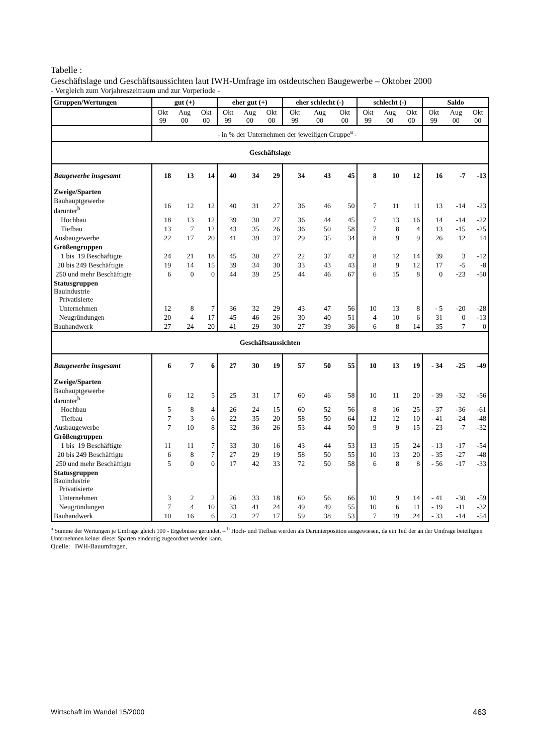Tabelle :
Geschäftslage und Geschäftsaussichten laut IWH-Umfrage im ostdeutschen Baugewerbe – Oktober 2000
- Vergleich zum Vorjahreszeitraum und zur Vorperiode -
| Gruppen/Wertungen | gut (+) | | | eher gut (+) | | | eher schlecht (-) | | | schlecht (-) | | | Saldo | | |
| --- | --- | --- | --- | --- | --- | --- | --- | --- | --- | --- | --- | --- | --- | --- | --- |
| | Okt 99 | Aug 00 | Okt 00 | Okt 99 | Aug 00 | Okt 00 | Okt 99 | Aug 00 | Okt 00 | Okt 99 | Aug 00 | Okt 00 | Okt 99 | Aug 00 | Okt 00 |
| | - in % der Unternehmen der jeweiligen Gruppe<sup>a</sup> - | | | | | | | | | | | | | | |
| Geschäftslage | | | | | | | | | | | | | | | |
| Baugewerbe insgesamt | 18 | 13 | 14 | 40 | 34 | 29 | 34 | 43 | 45 | 8 | 10 | 12 | 16 | -7 | -13 |
| Zweige/Sparten | | | | | | | | | | | | | | | |
| Bauhauptgewerbe darunter<sup>b</sup> | 16 | 12 | 12 | 40 | 31 | 27 | 36 | 46 | 50 | 7 | 11 | 11 | 13 | -14 | -23 |
| Hochbau | 18 | 13 | 12 | 39 | 30 | 27 | 36 | 44 | 45 | 7 | 13 | 16 | 14 | -14 | -22 |
| Tiefbau | 13 | 7 | 12 | 43 | 35 | 26 | 36 | 50 | 58 | 7 | 8 | 4 | 13 | -15 | -25 |
| Ausbaugewerbe | 22 | 17 | 20 | 41 | 39 | 37 | 29 | 35 | 34 | 8 | 9 | 9 | 26 | 12 | 14 |
| Größengruppen | | | | | | | | | | | | | | | |
| 1 bis 19 Beschäftigte | 24 | 21 | 18 | 45 | 30 | 27 | 22 | 37 | 42 | 8 | 12 | 14 | 39 | 3 | -12 |
| 20 bis 249 Beschäftigte | 19 | 14 | 15 | 39 | 34 | 30 | 33 | 43 | 43 | 8 | 9 | 12 | 17 | -5 | -8 |
| 250 und mehr Beschäftigte | 6 | 0 | 0 | 44 | 39 | 25 | 44 | 46 | 67 | 6 | 15 | 8 | 0 | -23 | -50 |
| Statusgruppen Bauindustrie Privatisierte | | | | | | | | | | | | | | | |
| Unternehmen | 12 | 8 | 7 | 36 | 32 | 29 | 43 | 47 | 56 | 10 | 13 | 8 | - 5 | -20 | -28 |
| Neugründungen | 20 | 4 | 17 | 45 | 46 | 26 | 30 | 40 | 51 | 4 | 10 | 6 | 31 | 0 | -13 |
| Bauhandwerk | 27 | 24 | 20 | 41 | 29 | 30 | 27 | 39 | 36 | 6 | 8 | 14 | 35 | 7 | 0 |
| Geschäftsaussichten | | | | | | | | | | | | | | | |
| Baugewerbe insgesamt | 6 | 7 | 6 | 27 | 30 | 19 | 57 | 50 | 55 | 10 | 13 | 19 | - 34 | -25 | -49 |
| Zweige/Sparten | | | | | | | | | | | | | | | |
| Bauhauptgewerbe darunter<sup>b</sup> | 6 | 12 | 5 | 25 | 31 | 17 | 60 | 46 | 58 | 10 | 11 | 20 | - 39 | -32 | -56 |
| Hochbau | 5 | 8 | 4 | 26 | 24 | 15 | 60 | 52 | 56 | 8 | 16 | 25 | - 37 | -36 | -61 |
| Tiefbau | 7 | 3 | 6 | 22 | 35 | 20 | 58 | 50 | 64 | 12 | 12 | 10 | - 41 | -24 | -48 |
| Ausbaugewerbe | 7 | 10 | 8 | 32 | 36 | 26 | 53 | 44 | 50 | 9 | 9 | 15 | - 23 | -7 | -32 |
| Größengruppen | | | | | | | | | | | | | | | |
| 1 bis 19 Beschäftigte | 11 | 11 | 7 | 33 | 30 | 16 | 43 | 44 | 53 | 13 | 15 | 24 | - 13 | -17 | -54 |
| 20 bis 249 Beschäftigte | 6 | 8 | 7 | 27 | 29 | 19 | 58 | 50 | 55 | 10 | 13 | 20 | - 35 | -27 | -48 |
| 250 und mehr Beschäftigte | 5 | 0 | 0 | 17 | 42 | 33 | 72 | 50 | 58 | 6 | 8 | 8 | - 56 | -17 | -33 |
| Statusgruppen Bauindustrie Privatisierte | | | | | | | | | | | | | | | |
| Unternehmen | 3 | 2 | 2 | 26 | 33 | 18 | 60 | 56 | 66 | 10 | 9 | 14 | - 41 | -30 | -59 |
| Neugründungen | 7 | 4 | 10 | 33 | 41 | 24 | 49 | 49 | 55 | 10 | 6 | 11 | - 19 | -11 | -32 |
| Bauhandwerk | 10 | 16 | 6 | 23 | 27 | 17 | 59 | 38 | 53 | 7 | 19 | 24 | - 33 | -14 | -54 |
<sup>a</sup> Summe der Wertungen je Umfrage gleich 100 - Ergebnisse gerundet. – <sup>b</sup> Hoch- und Tiefbau werden als Darunterposition ausgewiesen, da ein Teil der an der Umfrage beteiligten Unternehmen keiner dieser Sparten eindeutig zugeordnet werden kann.
Quelle: IWH-Bauumfragen.
Wirtschaft im Wandel 15/2000 463